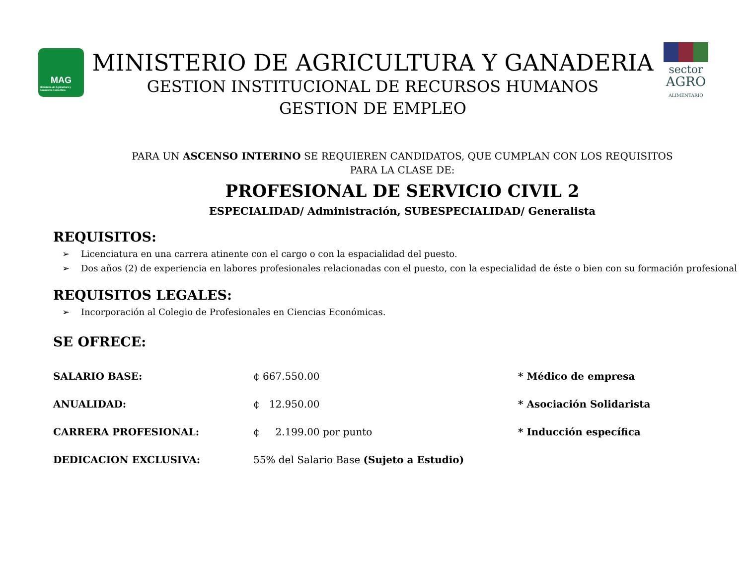MAG
Ministerio de Agricultura y Ganadería Costa Rica
MINISTERIO DE AGRICULTURA Y GANADERIA
GESTION INSTITUCIONAL DE RECURSOS HUMANOS
GESTION DE EMPLEO
sector
AGRO
ALIMENTARIO
PARA UN ASCENSO INTERINO SE REQUIEREN CANDIDATOS, QUE CUMPLAN CON LOS REQUISITOS PARA LA CLASE DE:
PROFESIONAL DE SERVICIO CIVIL 2
ESPECIALIDAD/ Administración, SUBESPECIALIDAD/ Generalista
REQUISITOS:
➢ Licenciatura en una carrera atinente con el cargo o con la espacialidad del puesto.
➢ Dos años (2) de experiencia en labores profesionales relacionadas con el puesto, con la especialidad de éste o bien con su formación profesional
REQUISITOS LEGALES:
➢ Incorporación al Colegio de Profesionales en Ciencias Económicas.
SE OFRECE:
SALARIO BASE: ¢ 667.550.00 * Médico de empresa
ANUALIDAD: ¢ 12.950.00 * Asociación Solidarista
CARRERA PROFESIONAL: ¢ 2.199.00 por punto * Inducción específica
DEDICACION EXCLUSIVA: 55% del Salario Base (Sujeto a Estudio)